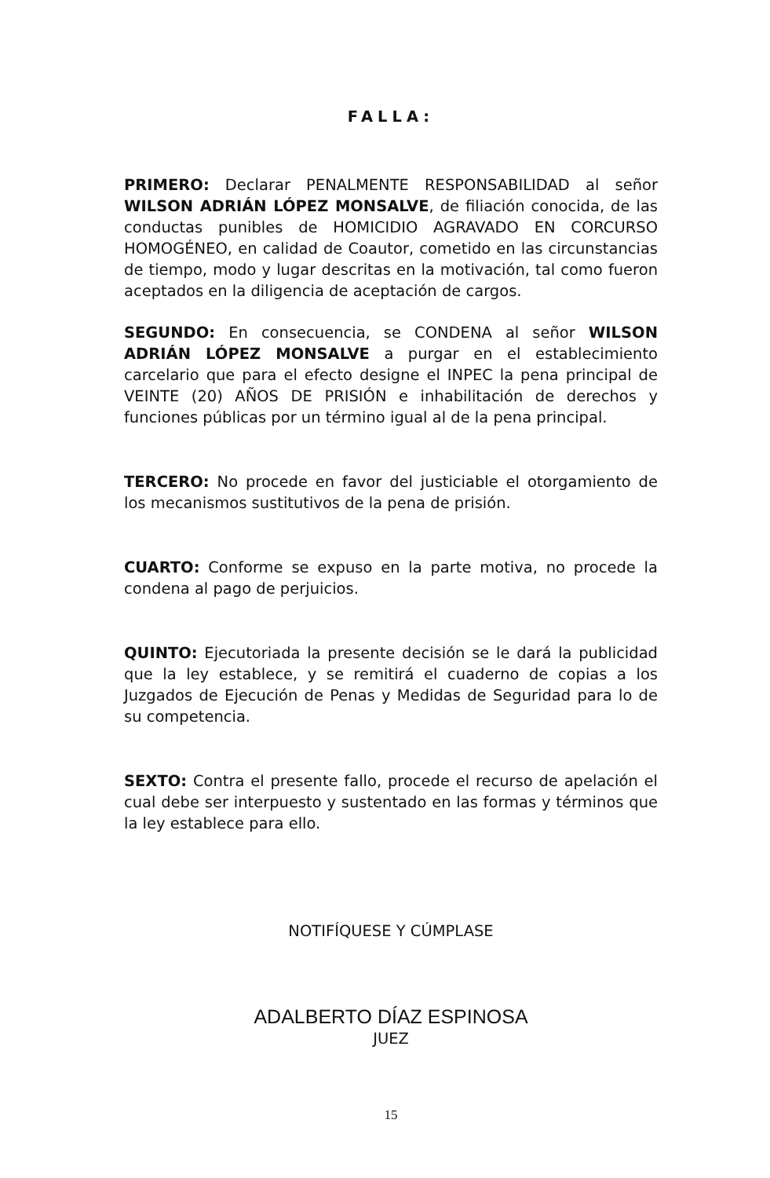FALLA:
PRIMERO: Declarar PENALMENTE RESPONSABILIDAD al señor WILSON ADRIÁN LÓPEZ MONSALVE, de filiación conocida, de las conductas punibles de HOMICIDIO AGRAVADO EN CORCURSO HOMOGÉNEO, en calidad de Coautor, cometido en las circunstancias de tiempo, modo y lugar descritas en la motivación, tal como fueron aceptados en la diligencia de aceptación de cargos.
SEGUNDO: En consecuencia, se CONDENA al señor WILSON ADRIÁN LÓPEZ MONSALVE a purgar en el establecimiento carcelario que para el efecto designe el INPEC la pena principal de VEINTE (20) AÑOS DE PRISIÓN e inhabilitación de derechos y funciones públicas por un término igual al de la pena principal.
TERCERO: No procede en favor del justiciable el otorgamiento de los mecanismos sustitutivos de la pena de prisión.
CUARTO: Conforme se expuso en la parte motiva, no procede la condena al pago de perjuicios.
QUINTO: Ejecutoriada la presente decisión se le dará la publicidad que la ley establece, y se remitirá el cuaderno de copias a los Juzgados de Ejecución de Penas y Medidas de Seguridad para lo de su competencia.
SEXTO: Contra el presente fallo, procede el recurso de apelación el cual debe ser interpuesto y sustentado en las formas y términos que la ley establece para ello.
NOTIFÍQUESE Y CÚMPLASE
ADALBERTO DÍAZ ESPINOSA
JUEZ
15